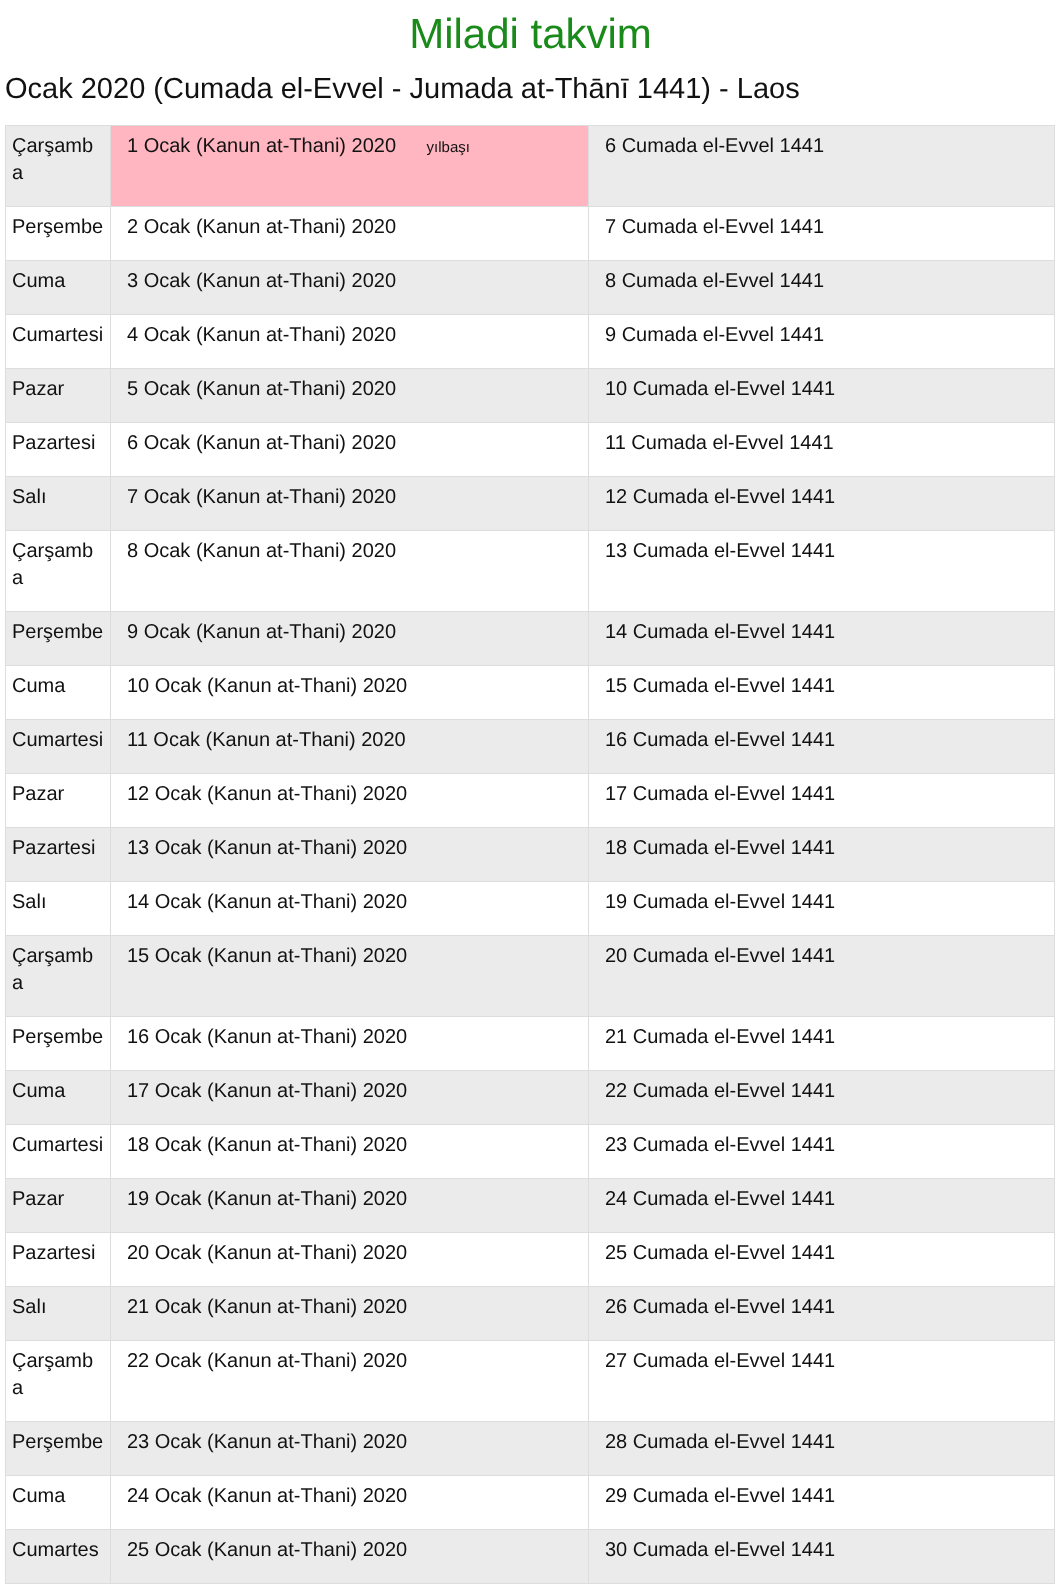Miladi takvim
Ocak 2020 (Cumada el-Evvel - Jumada at-Thānī 1441) - Laos
| Çarşamba | 1 Ocak (Kanun at-Thani) 2020 yılbaşı | 6 Cumada el-Evvel 1441 |
| Perşembe | 2 Ocak (Kanun at-Thani) 2020 | 7 Cumada el-Evvel 1441 |
| Cuma | 3 Ocak (Kanun at-Thani) 2020 | 8 Cumada el-Evvel 1441 |
| Cumartesi | 4 Ocak (Kanun at-Thani) 2020 | 9 Cumada el-Evvel 1441 |
| Pazar | 5 Ocak (Kanun at-Thani) 2020 | 10 Cumada el-Evvel 1441 |
| Pazartesi | 6 Ocak (Kanun at-Thani) 2020 | 11 Cumada el-Evvel 1441 |
| Salı | 7 Ocak (Kanun at-Thani) 2020 | 12 Cumada el-Evvel 1441 |
| Çarşamba | 8 Ocak (Kanun at-Thani) 2020 | 13 Cumada el-Evvel 1441 |
| Perşembe | 9 Ocak (Kanun at-Thani) 2020 | 14 Cumada el-Evvel 1441 |
| Cuma | 10 Ocak (Kanun at-Thani) 2020 | 15 Cumada el-Evvel 1441 |
| Cumartesi | 11 Ocak (Kanun at-Thani) 2020 | 16 Cumada el-Evvel 1441 |
| Pazar | 12 Ocak (Kanun at-Thani) 2020 | 17 Cumada el-Evvel 1441 |
| Pazartesi | 13 Ocak (Kanun at-Thani) 2020 | 18 Cumada el-Evvel 1441 |
| Salı | 14 Ocak (Kanun at-Thani) 2020 | 19 Cumada el-Evvel 1441 |
| Çarşamba | 15 Ocak (Kanun at-Thani) 2020 | 20 Cumada el-Evvel 1441 |
| Perşembe | 16 Ocak (Kanun at-Thani) 2020 | 21 Cumada el-Evvel 1441 |
| Cuma | 17 Ocak (Kanun at-Thani) 2020 | 22 Cumada el-Evvel 1441 |
| Cumartesi | 18 Ocak (Kanun at-Thani) 2020 | 23 Cumada el-Evvel 1441 |
| Pazar | 19 Ocak (Kanun at-Thani) 2020 | 24 Cumada el-Evvel 1441 |
| Pazartesi | 20 Ocak (Kanun at-Thani) 2020 | 25 Cumada el-Evvel 1441 |
| Salı | 21 Ocak (Kanun at-Thani) 2020 | 26 Cumada el-Evvel 1441 |
| Çarşamba | 22 Ocak (Kanun at-Thani) 2020 | 27 Cumada el-Evvel 1441 |
| Perşembe | 23 Ocak (Kanun at-Thani) 2020 | 28 Cumada el-Evvel 1441 |
| Cuma | 24 Ocak (Kanun at-Thani) 2020 | 29 Cumada el-Evvel 1441 |
| Cumartes | 25 Ocak (Kanun at-Thani) 2020 | 30 Cumada el-Evvel 1441 |